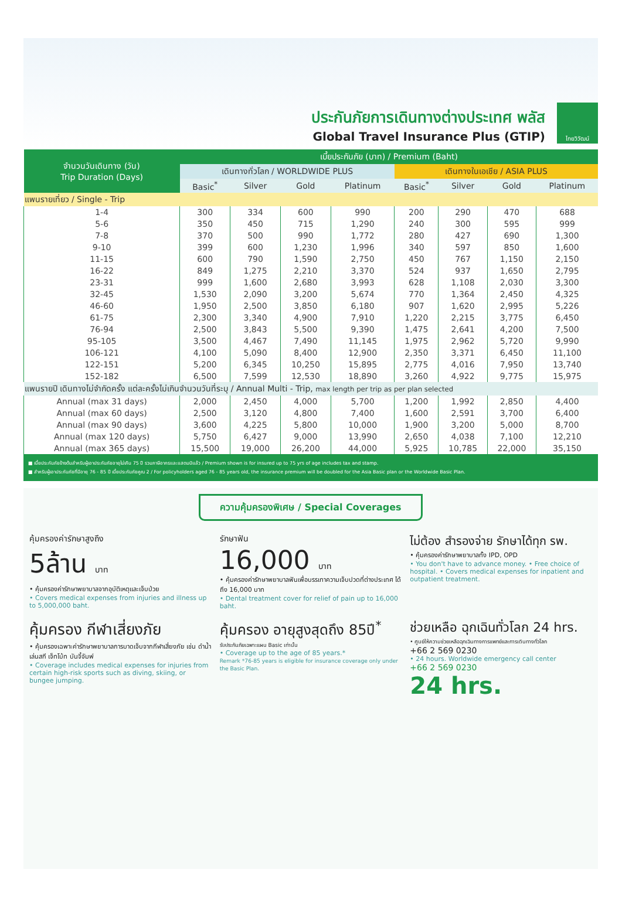ประกันภัยการเดินทางต่างประเทศ พลัส
Global Travel Insurance Plus (GTIP)
ไทยวิวัฒน์
| จำนวนวันเดินทาง (วัน) Trip Duration (Days) | เบี้ยประกันภัย (บาท) / Premium (Baht) | | | | | | | |
| --- | --- | --- | --- | --- | --- | --- | --- | --- |
| | เดินทางทั่วโลก / WORLDWIDE PLUS | | | | เดินทางในเอเชีย / ASIA PLUS | | | |
| | Basic<sup>*</sup> | Silver | Gold | Platinum | Basic<sup>*</sup> | Silver | Gold | Platinum |
| แพนรายเที่ยว / Single - Trip | | | | | | | | |
| 1-4 | 300 | 334 | 600 | 990 | 200 | 290 | 470 | 688 |
| 5-6 | 350 | 450 | 715 | 1,290 | 240 | 300 | 595 | 999 |
| 7-8 | 370 | 500 | 990 | 1,772 | 280 | 427 | 690 | 1,300 |
| 9-10 | 399 | 600 | 1,230 | 1,996 | 340 | 597 | 850 | 1,600 |
| 11-15 | 600 | 790 | 1,590 | 2,750 | 450 | 767 | 1,150 | 2,150 |
| 16-22 | 849 | 1,275 | 2,210 | 3,370 | 524 | 937 | 1,650 | 2,795 |
| 23-31 | 999 | 1,600 | 2,680 | 3,993 | 628 | 1,108 | 2,030 | 3,300 |
| 32-45 | 1,530 | 2,090 | 3,200 | 5,674 | 770 | 1,364 | 2,450 | 4,325 |
| 46-60 | 1,950 | 2,500 | 3,850 | 6,180 | 907 | 1,620 | 2,995 | 5,226 |
| 61-75 | 2,300 | 3,340 | 4,900 | 7,910 | 1,220 | 2,215 | 3,775 | 6,450 |
| 76-94 | 2,500 | 3,843 | 5,500 | 9,390 | 1,475 | 2,641 | 4,200 | 7,500 |
| 95-105 | 3,500 | 4,467 | 7,490 | 11,145 | 1,975 | 2,962 | 5,720 | 9,990 |
| 106-121 | 4,100 | 5,090 | 8,400 | 12,900 | 2,350 | 3,371 | 6,450 | 11,100 |
| 122-151 | 5,200 | 6,345 | 10,250 | 15,895 | 2,775 | 4,016 | 7,950 | 13,740 |
| 152-182 | 6,500 | 7,599 | 12,530 | 18,890 | 3,260 | 4,922 | 9,775 | 15,975 |
| แพนรายปี เดินทางไม่จำกัดครั้ง แต่ละครั้งไม่เกินจำนวนวันที่ระบุ / Annual Multi - Trip, max length per trip as per plan selected | | | | | | | | |
| Annual (max 31 days) | 2,000 | 2,450 | 4,000 | 5,700 | 1,200 | 1,992 | 2,850 | 4,400 |
| Annual (max 60 days) | 2,500 | 3,120 | 4,800 | 7,400 | 1,600 | 2,591 | 3,700 | 6,400 |
| Annual (max 90 days) | 3,600 | 4,225 | 5,800 | 10,000 | 1,900 | 3,200 | 5,000 | 8,700 |
| Annual (max 120 days) | 5,750 | 6,427 | 9,000 | 13,990 | 2,650 | 4,038 | 7,100 | 12,210 |
| Annual (max 365 days) | 15,500 | 19,000 | 26,200 | 44,000 | 5,925 | 10,785 | 22,000 | 35,150 |
■ เบี้ยประกันภัยข้างต้นสำหรับผู้เอาประกันภัยอายุไม่เกิน 75 ปี รวมภาษีอากรและแสตมป์แล้ว / Premium shown is for insured up to 75 yrs of age includes tax and stamp.
■ สำหรับผู้เอาประกันภัยที่มีอายุ 76 - 85 ปี เบี้ยประกันภัยคูณ 2 / For policyholders aged 76 - 85 years old, the insurance premium will be doubled for the Asia Basic plan or the Worldwide Basic Plan.
ความคุ้มครองพิเศษ / Special Coverages
คุ้มครองค่ารักษาสูงถึง
5ล้าน บาท
• คุ้มครองค่ารักษาพยาบาลจากอุบัติเหตุและเจ็บป่วย
• Covers medical expenses from injuries and illness up to 5,000,000 baht.
รักษาฟัน
16,000 บาท
• คุ้มครองค่ารักษาพยาบาลฟันเพื่อบรรเทาความเจ็บปวดที่ต่างประเทศ ได้ถึง 16,000 บาท
• Dental treatment cover for relief of pain up to 16,000 baht.
ไม่ต้อง สำรองจ่าย รักษาได้ทุก รพ.
• คุ้มครองค่ารักษาพยาบาลทั้ง IPD, OPD
• You don't have to advance money. • Free choice of hospital. • Covers medical expenses for inpatient and outpatient treatment.
คุ้มครอง กีฬาเสี่ยงภัย
• คุ้มครองเฉพาะค่ารักษาพยาบาลการบาดเจ็บจากกีฬาเสี่ยงภัย เช่น ดำน้ำ เล่นสกี เจ็ทโบ้ท บันจี้จัมพ์
• Coverage includes medical expenses for injuries from certain high-risk sports such as diving, skiing, or bungee jumping.
คุ้มครอง อายุสูงสุดถึง 85ปี<sup>*</sup>
รับประกันภัยเฉพาะแผน Basic เท่านั้น
• Coverage up to the age of 85 years.*
Remark *76-85 years is eligible for insurance coverage only under the Basic Plan.
ช่วยเหลือ ฉุกเฉินทั่วโลก 24 hrs.
• ศูนย์ให้ความช่วยเหลือฉุกเฉินทางการแพทย์และการเดินทางทั่วโลก
+66 2 569 0230
• 24 hours. Worldwide emergency call center
+66 2 569 0230
24 hrs.